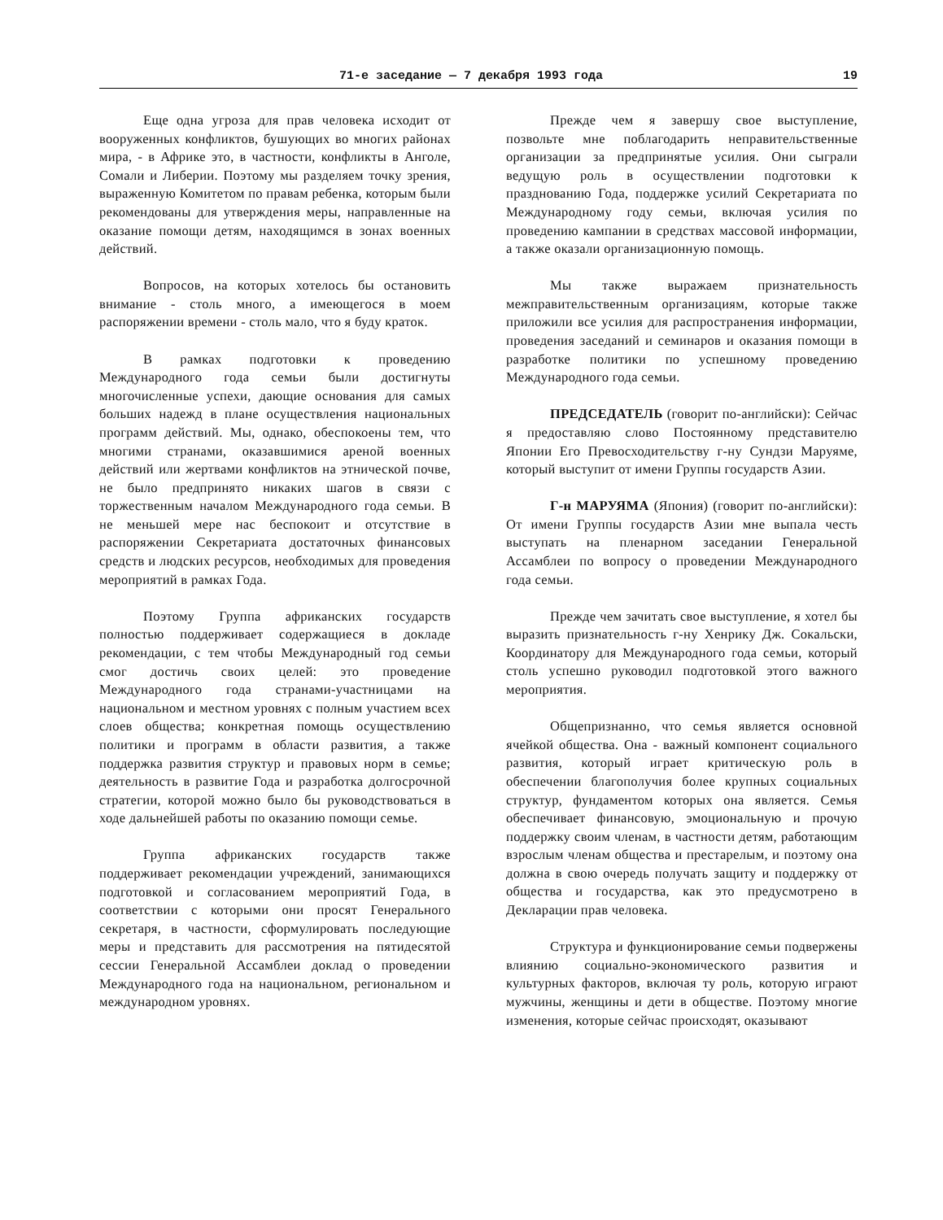71-е заседание — 7 декабря 1993 года 19
Еще одна угроза для прав человека исходит от вооруженных конфликтов, бушующих во многих районах мира, - в Африке это, в частности, конфликты в Анголе, Сомали и Либерии. Поэтому мы разделяем точку зрения, выраженную Комитетом по правам ребенка, которым были рекомендованы для утверждения меры, направленные на оказание помощи детям, находящимся в зонах военных действий.
Вопросов, на которых хотелось бы остановить внимание - столь много, а имеющегося в моем распоряжении времени - столь мало, что я буду краток.
В рамках подготовки к проведению Международного года семьи были достигнуты многочисленные успехи, дающие основания для самых больших надежд в плане осуществления национальных программ действий. Мы, однако, обеспокоены тем, что многими странами, оказавшимися ареной военных действий или жертвами конфликтов на этнической почве, не было предпринято никаких шагов в связи с торжественным началом Международного года семьи. В не меньшей мере нас беспокоит и отсутствие в распоряжении Секретариата достаточных финансовых средств и людских ресурсов, необходимых для проведения мероприятий в рамках Года.
Поэтому Группа африканских государств полностью поддерживает содержащиеся в докладе рекомендации, с тем чтобы Международный год семьи смог достичь своих целей: это проведение Международного года странами-участницами на национальном и местном уровнях с полным участием всех слоев общества; конкретная помощь осуществлению политики и программ в области развития, а также поддержка развития структур и правовых норм в семье; деятельность в развитие Года и разработка долгосрочной стратегии, которой можно было бы руководствоваться в ходе дальнейшей работы по оказанию помощи семье.
Группа африканских государств также поддерживает рекомендации учреждений, занимающихся подготовкой и согласованием мероприятий Года, в соответствии с которыми они просят Генерального секретаря, в частности, сформулировать последующие меры и представить для рассмотрения на пятидесятой сессии Генеральной Ассамблеи доклад о проведении Международного года на национальном, региональном и международном уровнях.
Прежде чем я завершу свое выступление, позвольте мне поблагодарить неправительственные организации за предпринятые усилия. Они сыграли ведущую роль в осуществлении подготовки к празднованию Года, поддержке усилий Секретариата по Международному году семьи, включая усилия по проведению кампании в средствах массовой информации, а также оказали организационную помощь.
Мы также выражаем признательность межправительственным организациям, которые также приложили все усилия для распространения информации, проведения заседаний и семинаров и оказания помощи в разработке политики по успешному проведению Международного года семьи.
ПРЕДСЕДАТЕЛЬ (говорит по-английски): Сейчас я предоставляю слово Постоянному представителю Японии Его Превосходительству г-ну Сундзи Маруяме, который выступит от имени Группы государств Азии.
Г-н МАРУЯМА (Япония) (говорит по-английски): От имени Группы государств Азии мне выпала честь выступать на пленарном заседании Генеральной Ассамблеи по вопросу о проведении Международного года семьи.
Прежде чем зачитать свое выступление, я хотел бы выразить признательность г-ну Хенрику Дж. Сокальски, Координатору для Международного года семьи, который столь успешно руководил подготовкой этого важного мероприятия.
Общепризнанно, что семья является основной ячейкой общества. Она - важный компонент социального развития, который играет критическую роль в обеспечении благополучия более крупных социальных структур, фундаментом которых она является. Семья обеспечивает финансовую, эмоциональную и прочую поддержку своим членам, в частности детям, работающим взрослым членам общества и престарелым, и поэтому она должна в свою очередь получать защиту и поддержку от общества и государства, как это предусмотрено в Декларации прав человека.
Структура и функционирование семьи подвержены влиянию социально-экономического развития и культурных факторов, включая ту роль, которую играют мужчины, женщины и дети в обществе. Поэтому многие изменения, которые сейчас происходят, оказывают